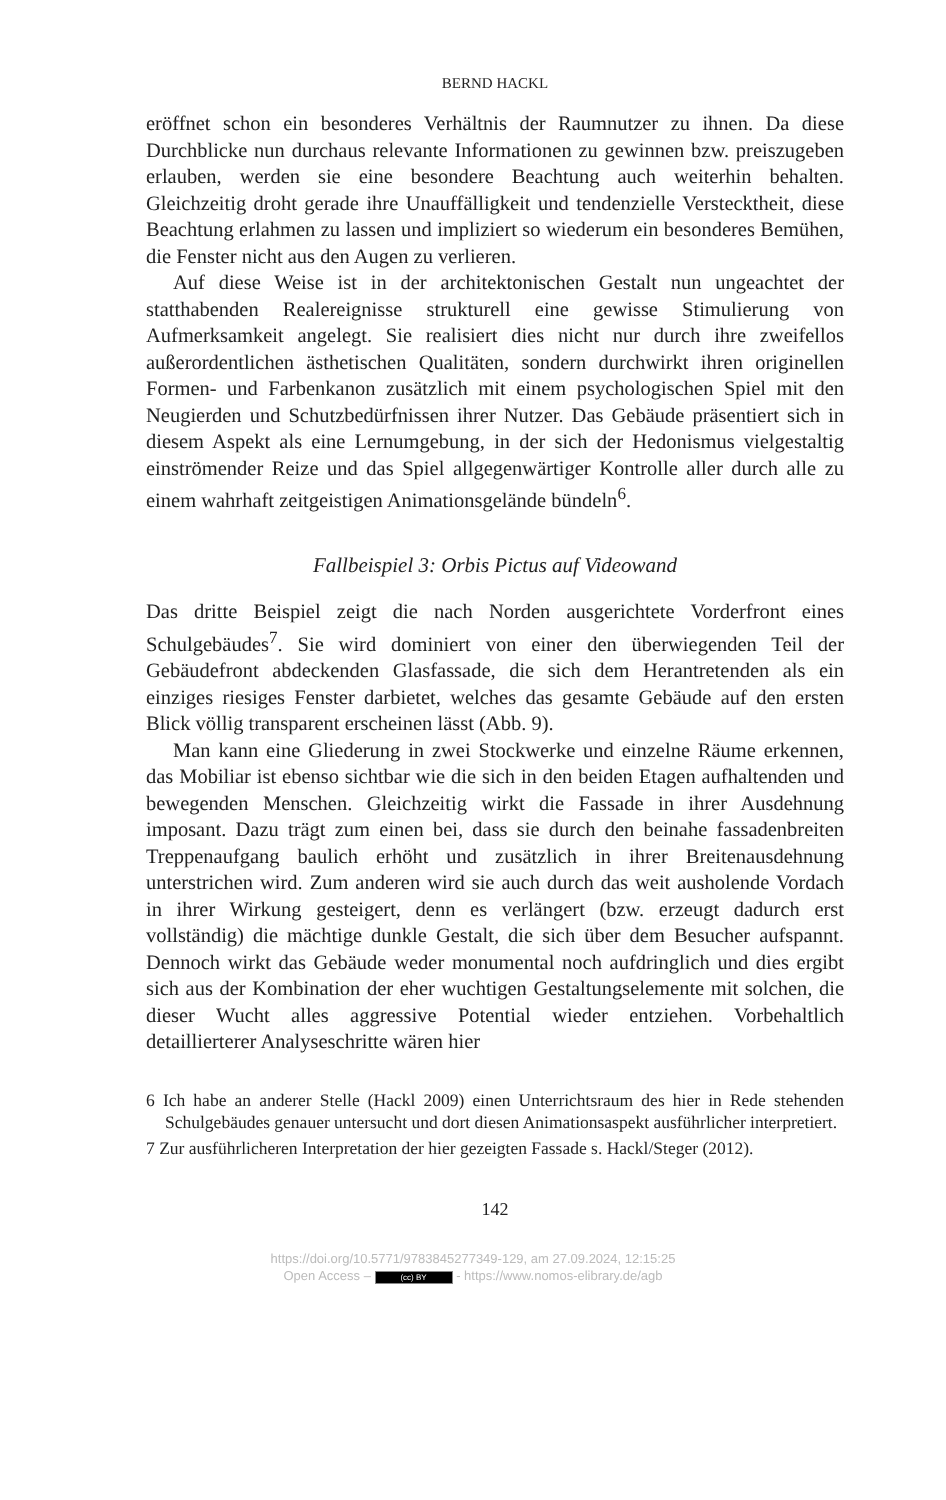BERND HACKL
eröffnet schon ein besonderes Verhältnis der Raumnutzer zu ihnen. Da diese Durchblicke nun durchaus relevante Informationen zu gewinnen bzw. preiszugeben erlauben, werden sie eine besondere Beachtung auch weiterhin behalten. Gleichzeitig droht gerade ihre Unauffälligkeit und tendenzielle Verstecktheit, diese Beachtung erlahmen zu lassen und impliziert so wiederum ein besonderes Bemühen, die Fenster nicht aus den Augen zu verlieren.
Auf diese Weise ist in der architektonischen Gestalt nun ungeachtet der statthabenden Realereignisse strukturell eine gewisse Stimulierung von Aufmerksamkeit angelegt. Sie realisiert dies nicht nur durch ihre zweifellos außerordentlichen ästhetischen Qualitäten, sondern durchwirkt ihren originellen Formen- und Farbenkanon zusätzlich mit einem psychologischen Spiel mit den Neugierden und Schutzbedürfnissen ihrer Nutzer. Das Gebäude präsentiert sich in diesem Aspekt als eine Lernumgebung, in der sich der Hedonismus vielgestaltig einströmender Reize und das Spiel allgegenwärtiger Kontrolle aller durch alle zu einem wahrhaft zeitgeistigen Animationsgelände bündeln<sup>6</sup>.
Fallbeispiel 3: Orbis Pictus auf Videowand
Das dritte Beispiel zeigt die nach Norden ausgerichtete Vorderfront eines Schulgebäudes<sup>7</sup>. Sie wird dominiert von einer den überwiegenden Teil der Gebäudefront abdeckenden Glasfassade, die sich dem Herantretenden als ein einziges riesiges Fenster darbietet, welches das gesamte Gebäude auf den ersten Blick völlig transparent erscheinen lässt (Abb. 9).
Man kann eine Gliederung in zwei Stockwerke und einzelne Räume erkennen, das Mobiliar ist ebenso sichtbar wie die sich in den beiden Etagen aufhaltenden und bewegenden Menschen. Gleichzeitig wirkt die Fassade in ihrer Ausdehnung imposant. Dazu trägt zum einen bei, dass sie durch den beinahe fassadenbreiten Treppenaufgang baulich erhöht und zusätzlich in ihrer Breitenausdehnung unterstrichen wird. Zum anderen wird sie auch durch das weit ausholende Vordach in ihrer Wirkung gesteigert, denn es verlängert (bzw. erzeugt dadurch erst vollständig) die mächtige dunkle Gestalt, die sich über dem Besucher aufspannt. Dennoch wirkt das Gebäude weder monumental noch aufdringlich und dies ergibt sich aus der Kombination der eher wuchtigen Gestaltungselemente mit solchen, die dieser Wucht alles aggressive Potential wieder entziehen. Vorbehaltlich detaillierterer Analyseschritte wären hier
6 Ich habe an anderer Stelle (Hackl 2009) einen Unterrichtsraum des hier in Rede stehenden Schulgebäudes genauer untersucht und dort diesen Animationsaspekt ausführlicher interpretiert.
7 Zur ausführlicheren Interpretation der hier gezeigten Fassade s. Hackl/Steger (2012).
142
https://doi.org/10.5771/9783845277349-129, am 27.09.2024, 12:15:25
Open Access – (cc) BY - https://www.nomos-elibrary.de/agb